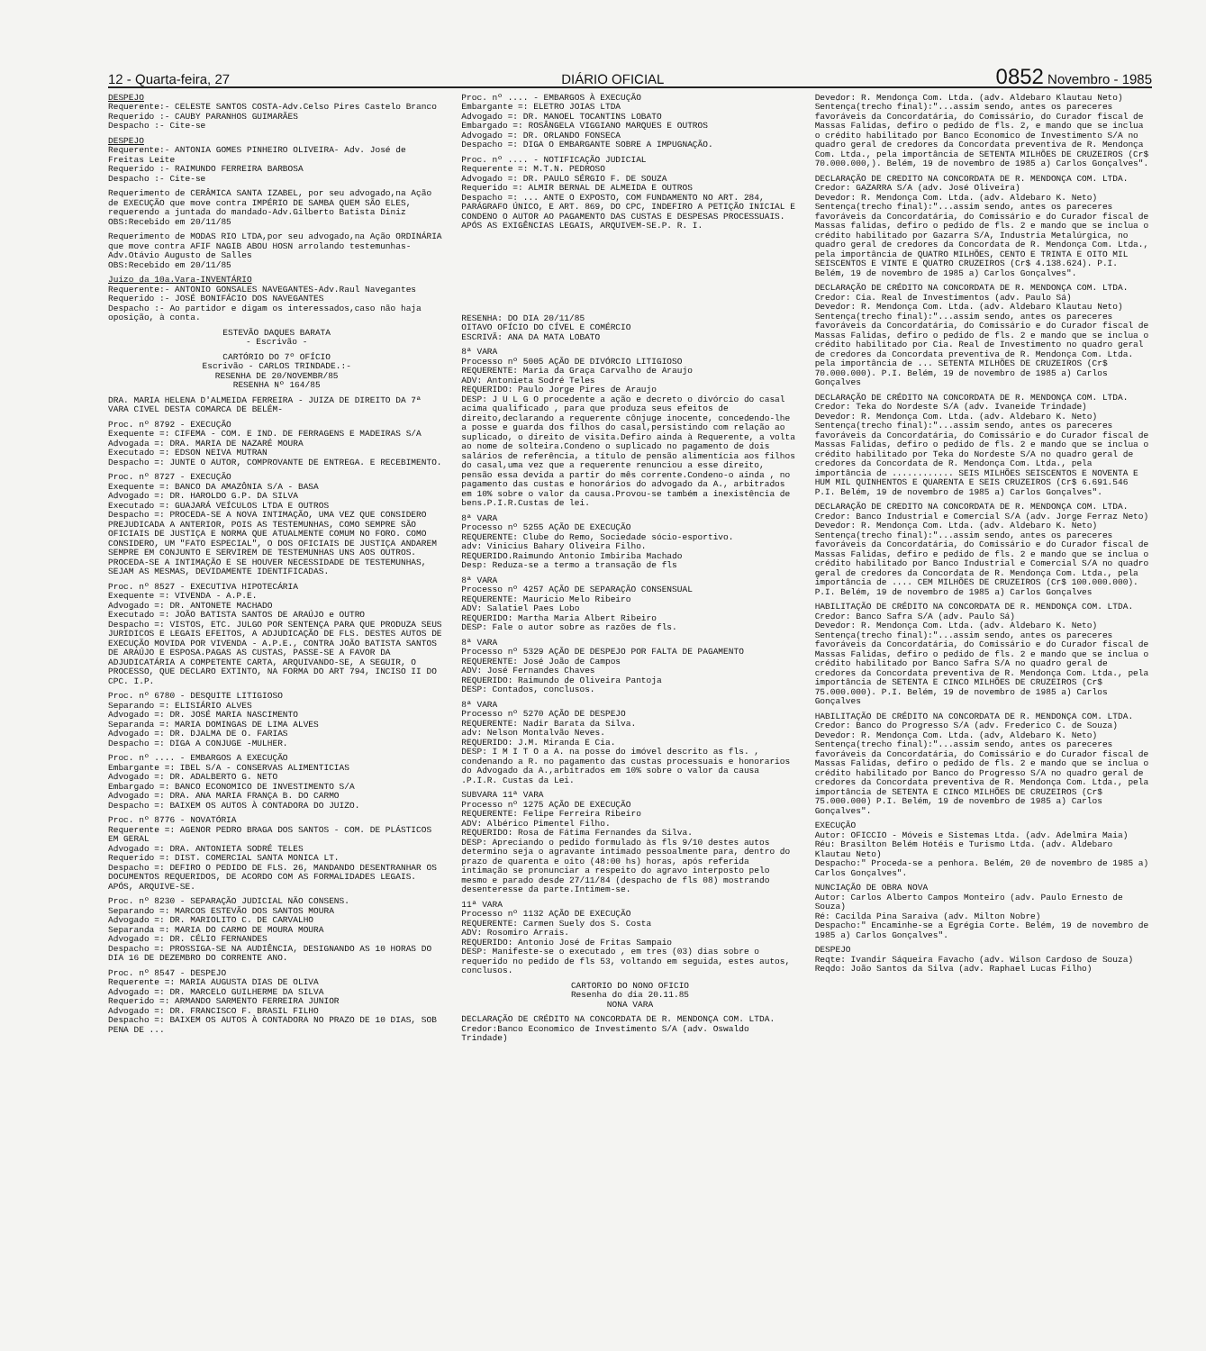12 - Quarta-feira, 27 DIÁRIO OFICIAL 0852 Novembro - 1985
DESPEJO
Requerente:- CELESTE SANTOS COSTA-Adv.Celso Pires Castelo Branco
Requerido :- CAUBY PARANHOS GUIMARÃES
Despacho :- Cite-se
DESPEJO
Requerente:- ANTONIA GOMES PINHEIRO OLIVEIRA- Adv. José de Freitas Leite
Requerido :- RAIMUNDO FERREIRA BARBOSA
Despacho :- Cite-se
Requerimento de CERÂMICA SANTA IZABEL, por seu advogado,na Ação de EXECUÇÃO que move contra IMPÉRIO DE SAMBA QUEM SÃO ELES, requerendo a juntada do mandado-Adv.Gilberto Batista Diniz
OBS:Recebido em 20/11/85
Requerimento de MODAS RIO LTDA,por seu advogado,na Ação ORDINÁRIA que move contra AFIF NAGIB ABOU HOSN arrolando testemunhas-Adv.Otávio Augusto de Salles
OBS:Recebido em 20/11/85
Juizo da 10a.Vara-INVENTÁRIO
Requerente:- ANTONIO GONSALES NAVEGANTES-Adv.Raul Navegantes
Requerido :- JOSÉ BONIFÁCIO DOS NAVEGANTES
Despacho :- Ao partidor e digam os interessados,caso não haja oposição, à conta.
ESTEVÃO DAQUES BARATA
- Escrivão -
CARTÓRIO DO 7º OFÍCIO
Escrivão - CARLOS TRINDADE.:-
RESENHA DE 20/NOVEMBR/85
RESENHA Nº 164/85
DRA. MARIA HELENA D'ALMEIDA FERREIRA - JUIZA DE DIREITO DA 7ª VARA CIVEL DESTA COMARCA DE BELÉM-
Proc. nº 8792 - EXECUÇÃO
Exequente =: CIFEMA - COM. E IND. DE FERRAGENS E MADEIRAS S/A
Advogada =: DRA. MARIA DE NAZARÉ MOURA
Executado =: EDSON NEIVA MUTRAN
Despacho =: JUNTE O AUTOR, COMPROVANTE DE ENTREGA. E RECEBIMENTO.
Proc. nº 8727 - EXECUÇÃO
Exequente =: BANCO DA AMAZÔNIA S/A - BASA
Advogado =: DR. HAROLDO G.P. DA SILVA
Executado =: GUAJARÁ VEÍCULOS LTDA E OUTROS
Despacho =: PROCEDA-SE A NOVA INTIMAÇÃO, UMA VEZ QUE CONSIDERO PREJUDICADA A ANTERIOR, POIS AS TESTEMUNHAS, COMO SEMPRE SÃO OFICIAIS DE JUSTIÇA E NORMA QUE ATUALMENTE COMUM NO FORO. COMO CONSIDERO, UM "FATO ESPECIAL", O DOS OFICIAIS DE JUSTIÇA ANDAREM SEMPRE EM CONJUNTO E SERVIREM DE TESTEMUNHAS UNS AOS OUTROS. PROCEDA-SE A INTIMAÇÃO E SE HOUVER NECESSIDADE DE TESTEMUNHAS, SEJAM AS MESMAS, DEVIDAMENTE IDENTIFICADAS.
Proc. nº 8527 - EXECUTIVA HIPOTECÁRIA
Exequente =: VIVENDA - A.P.E.
Advogado =: DR. ANTONETE MACHADO
Executado =: JOÃO BATISTA SANTOS DE ARAÚJO e OUTRO
Despacho =: VISTOS, ETC. JULGO POR SENTENÇA PARA QUE PRODUZA SEUS JURIDICOS E LEGAIS EFEITOS, A ADJUDICAÇÃO DE FLS. DESTES AUTOS DE EXECUÇÃO MOVIDA POR VIVENDA - A.P.E., CONTRA JOÃO BATISTA SANTOS DE ARAÚJO E ESPOSA.PAGAS AS CUSTAS, PASSE-SE A FAVOR DA ADJUDICATÁRIA A COMPETENTE CARTA, ARQUIVANDO-SE, A SEGUIR, O PROCESSO, QUE DECLARO EXTINTO, NA FORMA DO ART 794, INCISO II DO CPC. I.P.
Proc. nº 6780 - DESQUITE LITIGIOSO
Separando =: ELISIÁRIO ALVES
Advogado =: DR. JOSÉ MARIA NASCIMENTO
Separanda =: MARIA DOMINGAS DE LIMA ALVES
Advogado =: DR. DJALMA DE O. FARIAS
Despacho =: DIGA A CONJUGE -MULHER.
Proc. nº .... - EMBARGOS A EXECUÇÃO
Embargante =: IBEL S/A - CONSERVAS ALIMENTICIAS
Advogado =: DR. ADALBERTO G. NETO
Embargado =: BANCO ECONOMICO DE INVESTIMENTO S/A
Advogado =: DRA. ANA MARIA FRANÇA B. DO CARMO
Despacho =: BAIXEM OS AUTOS À CONTADORA DO JUIZO.
Proc. nº 8776 - NOVATÓRIA
Requerente =: AGENOR PEDRO BRAGA DOS SANTOS - COM. DE PLÁSTICOS EM GERAL
Advogado =: DRA. ANTONIETA SODRÉ TELES
Requerido =: DIST. COMERCIAL SANTA MONICA LT.
Despacho =: DEFIRO O PEDIDO DE FLS. 26, MANDANDO DESENTRANHAR OS DOCUMENTOS REQUERIDOS, DE ACORDO COM AS FORMALIDADES LEGAIS. APÓS, ARQUIVE-SE.
Proc. nº 8230 - SEPARAÇÃO JUDICIAL NÃO CONSENS.
Separando =: MARCOS ESTEVÃO DOS SANTOS MOURA
Advogado =: DR. MARIOLITO C. DE CARVALHO
Separanda =: MARIA DO CARMO DE MOURA MOURA
Advogado =: DR. CÉLIO FERNANDES
Despacho =: PROSSIGA-SE NA AUDIÊNCIA, DESIGNANDO AS 10 HORAS DO DIA 16 DE DEZEMBRO DO CORRENTE ANO.
Proc. nº 8547 - DESPEJO
Requerente =: MARIA AUGUSTA DIAS DE OLIVA
Advogado =: DR. MARCELO GUILHERME DA SILVA
Requerido =: ARMANDO SARMENTO FERREIRA JUNIOR
Advogado =: DR. FRANCISCO F. BRASIL FILHO
Despacho =: BAIXEM OS AUTOS À CONTADORA NO PRAZO DE 10 DIAS, SOB PENA DE ...
Proc. nº .... - EMBARGOS À EXECUÇÃO
Embargante =: ELETRO JOIAS LTDA
Advogado =: DR. MANOEL TOCANTINS LOBATO
Embargado =: ROSÂNGELA VIGGIANO MARQUES E OUTROS
Advogado =: DR. ORLANDO FONSECA
Despacho =: DIGA O EMBARGANTE SOBRE A IMPUGNAÇÃO.
Proc. nº .... - NOTIFICAÇÃO JUDICIAL
Requerente =: M.T.N. PEDROSO
Advogado =: DR. PAULO SÉRGIO F. DE SOUZA
Requerido =: ALMIR BERNAL DE ALMEIDA E OUTROS
Despacho =: ... ANTE O EXPOSTO, COM FUNDAMENTO NO ART. 284, PARÁGRAFO ÚNICO, E ART. 869, DO CPC, INDEFIRO A PETIÇÃO INICIAL E CONDENO O AUTOR AO PAGAMENTO DAS CUSTAS E DESPESAS PROCESSUAIS. APÓS AS EXIGÊNCIAS LEGAIS, ARQUIVEM-SE.P. R. I.
RESENHA: DO DIA 20/11/85
OITAVO OFÍCIO DO CÍVEL E COMÉRCIO
ESCRIVÃ: ANA DA MATA LOBATO
8ª VARA
Processo nº 5005 AÇÃO DE DIVÓRCIO LITIGIOSO
REQUERENTE: Maria da Graça Carvalho de Araujo
ADV: Antonieta Sodré Teles
REQUERIDO: Paulo Jorge Pires de Araujo
DESP: J U L G O procedente a ação e decreto o divórcio do casal acima qualificado , para que produza seus efeitos de direito,declarando a requerente cônjuge inocente, concedendo-lhe a posse e guarda dos filhos do casal,persistindo com relação ao suplicado, o direito de visita.Defiro ainda à Requerente, a volta ao nome de solteira.Condeno o suplicado no pagamento de dois salários de referência, a título de pensão alimentícia aos filhos do casal,uma vez que a requerente renunciou a esse direito, pensão essa devida a partir do mês corrente.Condeno-o ainda , no pagamento das custas e honorários do advogado da A., arbitrados em 10% sobre o valor da causa.Provou-se também a inexistência de bens.P.I.R.Custas de lei.
8ª VARA
Processo nº 5255 AÇÃO DE EXECUÇÃO
REQUERENTE: Clube do Remo, Sociedade sócio-esportivo.
adv: Vinicius Bahary Oliveira Filho.
REQUERIDO.Raimundo Antonio Imbiriba Machado
Desp: Reduza-se a termo a transação de fls
8ª VARA
Processo nº 4257 AÇÃO DE SEPARAÇÃO CONSENSUAL
REQUERENTE: Mauricio Melo Ribeiro
ADV: Salatiel Paes Lobo
REQUERIDO: Martha Maria Albert Ribeiro
DESP: Fale o autor sobre as razões de fls.
8ª VARA
Processo nº 5329 AÇÃO DE DESPEJO POR FALTA DE PAGAMENTO
REQUERENTE: José João de Campos
ADV: José Fernandes Chaves
REQUERIDO: Raimundo de Oliveira Pantoja
DESP: Contados, conclusos.
8ª VARA
Processo nº 5270 AÇÃO DE DESPEJO
REQUERENTE: Nadir Barata da Silva.
adv: Nelson Montalvão Neves.
REQUERIDO: J.M. Miranda E Cia.
DESP: I M I T O a A. na posse do imóvel descrito as fls. , condenando a R. no pagamento das custas processuais e honorarios do Advogado da A.,arbitrados em 10% sobre o valor da causa .P.I.R. Custas da Lei.
SUBVARA 11ª VARA
Processo nº 1275 AÇÃO DE EXECUÇÃO
REQUERENTE: Felipe Ferreira Ribeiro
ADV: Albérico Pimentel Filho.
REQUERIDO: Rosa de Fátima Fernandes da Silva.
DESP: Apreciando o pedido formulado às fls 9/10 destes autos determino seja o agravante intimado pessoalmente para, dentro do prazo de quarenta e oito (48:00 hs) horas, após referida intimação se pronunciar a respeito do agravo interposto pelo mesmo e parado desde 27/11/84 (despacho de fls 08) mostrando desenteresse da parte.Intimem-se.
11ª VARA
Processo nº 1132 AÇÃO DE EXECUÇÃO
REQUERENTE: Carmen Suely dos S. Costa
ADV: Rosomiro Arrais.
REQUERIDO: Antonio José de Fritas Sampaio
DESP: Manifeste-se o executado , em tres (03) dias sobre o requerido no pedido de fls 53, voltando em seguida, estes autos, conclusos.
CARTORIO DO NONO OFICIO
Resenha do dia 20.11.85
NONA VARA
DECLARAÇÃO DE CRÉDITO NA CONCORDATA DE R. MENDONÇA COM. LTDA.
Credor:Banco Economico de Investimento S/A (adv. Oswaldo Trindade)
Devedor: R. Mendonça Com. Ltda. (adv. Aldebaro Klautau Neto)
Sentença(trecho final):"...assim sendo, antes os pareceres favoráveis da Concordatária, do Comissário, do Curador fiscal de Massas Falidas, defiro o pedido de fls. 2, e mando que se inclua o crédito habilitado por Banco Economico de Investimento S/A no quadro geral de credores da Concordata preventiva de R. Mendonça Com. Ltda., pela importância de SETENTA MILHÕES DE CRUZEIROS (Cr$ 70.000.000,). Belém, 19 de novembro de 1985 a) Carlos Gonçalves".
DECLARAÇÃO DE CREDITO NA CONCORDATA DE R. MENDONÇA COM. LTDA.
Credor: GAZARRA S/A (adv. José Oliveira)
Devedor: R. Mendonça Com. Ltda. (adv. Aldebaro K. Neto)
Sentença(trecho final):"...assim sendo, antes os pareceres favoráveis da Concordatária, do Comissário e do Curador fiscal de Massas falidas, defiro o pedido de fls. 2 e mando que se inclua o crédito habilitado por Gazarra S/A, Industria Metalúrgica, no quadro geral de credores da Concordata de R. Mendonça Com. Ltda., pela importância de QUATRO MILHÕES, CENTO E TRINTA E OITO MIL SEISCENTOS E VINTE E QUATRO CRUZEIROS (Cr$ 4.138.624). P.I. Belém, 19 de novembro de 1985 a) Carlos Gonçalves".
DECLARAÇÃO DE CRÉDITO NA CONCORDATA DE R. MENDONÇA COM. LTDA.
Credor: Cia. Real de Investimentos (adv. Paulo Sá)
Devedor: R. Mendonça Com. Ltda. (adv. Aldebaro Klautau Neto)
Sentença(trecho final):"...assim sendo, antes os pareceres favoráveis da Concordatária, do Comissário e do Curador fiscal de Massas Falidas, defiro o pedido de fls. 2 e mando que se inclua o crédito habilitado por Cia. Real de Investimento no quadro geral de credores da Concordata preventiva de R. Mendonça Com. Ltda. pela importância de ... SETENTA MILHÕES DE CRUZEIROS (Cr$ 70.000.000). P.I. Belém, 19 de novembro de 1985 a) Carlos Gonçalves
DECLARAÇÃO DE CRÉDITO NA CONCORDATA DE R. MENDONÇA COM. LTDA.
Credor: Teka do Nordeste S/A (adv. Ivaneide Trindade)
Devedor: R. Mendonça Com. Ltda. (adv. Aldebaro K. Neto)
Sentença(trecho final):"...assim sendo, antes os pareceres favoráveis da Concordatária, do Comissário e do Curador fiscal de Massas Falidas, defiro o pedido de fls. 2 e mando que se inclua o crédito habilitado por Teka do Nordeste S/A no quadro geral de credores da Concordata de R. Mendonça Com. Ltda., pela importância de ............ SEIS MILHÕES SEISCENTOS E NOVENTA E HUM MIL QUINHENTOS E QUARENTA E SEIS CRUZEIROS (Cr$ 6.691.546 P.I. Belém, 19 de novembro de 1985 a) Carlos Gonçalves".
DECLARAÇÃO DE CREDITO NA CONCORDATA DE R. MENDONÇA COM. LTDA.
Credor: Banco Industrial e Comercial S/A (adv. Jorge Ferraz Neto)
Devedor: R. Mendonça Com. Ltda. (adv. Aldebaro K. Neto)
Sentença(trecho final):"...assim sendo, antes os pareceres favoráveis da Concordatária, do Comissário e do Curador fiscal de Massas Falidas, defiro e pedido de fls. 2 e mando que se inclua o crédito habilitado por Banco Industrial e Comercial S/A no quadro geral de credores da Concordata de R. Mendonça Com. Ltda., pela importância de .... CEM MILHÕES DE CRUZEIROS (Cr$ 100.000.000). P.I. Belém, 19 de novembro de 1985 a) Carlos Gonçalves
HABILITAÇÃO DE CRÉDITO NA CONCORDATA DE R. MENDONÇA COM. LTDA.
Credor: Banco Safra S/A (adv. Paulo Sá)
Devedor: R. Mendonça Com. Ltda. (adv. Aldebaro K. Neto)
Sentença(trecho final):"...assim sendo, antes os pareceres favoráveis da Concordatária, do Comissário e do Curador fiscal de Massas Falidas, defiro o pedido de fls. 2 e mando que se inclua o crédito habilitado por Banco Safra S/A no quadro geral de credores da Concordata preventiva de R. Mendonça Com. Ltda., pela importância de SETENTA E CINCO MILHÕES DE CRUZEIROS (Cr$ 75.000.000). P.I. Belém, 19 de novembro de 1985 a) Carlos Gonçalves
HABILITAÇÃO DE CRÉDITO NA CONCORDATA DE R. MENDONÇA COM. LTDA.
Credor: Banco do Progresso S/A (adv. Frederico C. de Souza)
Devedor: R. Mendonça Com. Ltda. (adv, Aldebaro K. Neto)
Sentença(trecho final):"...assim sendo, antes os pareceres favoráveis da Concordatária, do Comissário e do Curador fiscal de Massas Falidas, defiro o pedido de fls. 2 e mando que se inclua o crédito habilitado por Banco do Progresso S/A no quadro geral de credores da Concordata preventiva de R. Mendonça Com. Ltda., pela importância de SETENTA E CINCO MILHÕES DE CRUZEIROS (Cr$ 75.000.000) P.I. Belém, 19 de novembro de 1985 a) Carlos Gonçalves".
EXECUÇÃO
Autor: OFICCIO - Móveis e Sistemas Ltda. (adv. Adelmira Maia)
Réu: Brasilton Belém Hotéis e Turismo Ltda. (adv. Aldebaro Klautau Neto)
Despacho:" Proceda-se a penhora. Belém, 20 de novembro de 1985 a) Carlos Gonçalves".
NUNCIAÇÃO DE OBRA NOVA
Autor: Carlos Alberto Campos Monteiro (adv. Paulo Ernesto de Souza)
Ré: Cacilda Pina Saraiva (adv. Milton Nobre)
Despacho:" Encaminhe-se a Egrégia Corte. Belém, 19 de novembro de 1985 a) Carlos Gonçalves".
DESPEJO
Reqte: Ivandir Sáqueira Favacho (adv. Wilson Cardoso de Souza)
Reqdo: João Santos da Silva (adv. Raphael Lucas Filho)